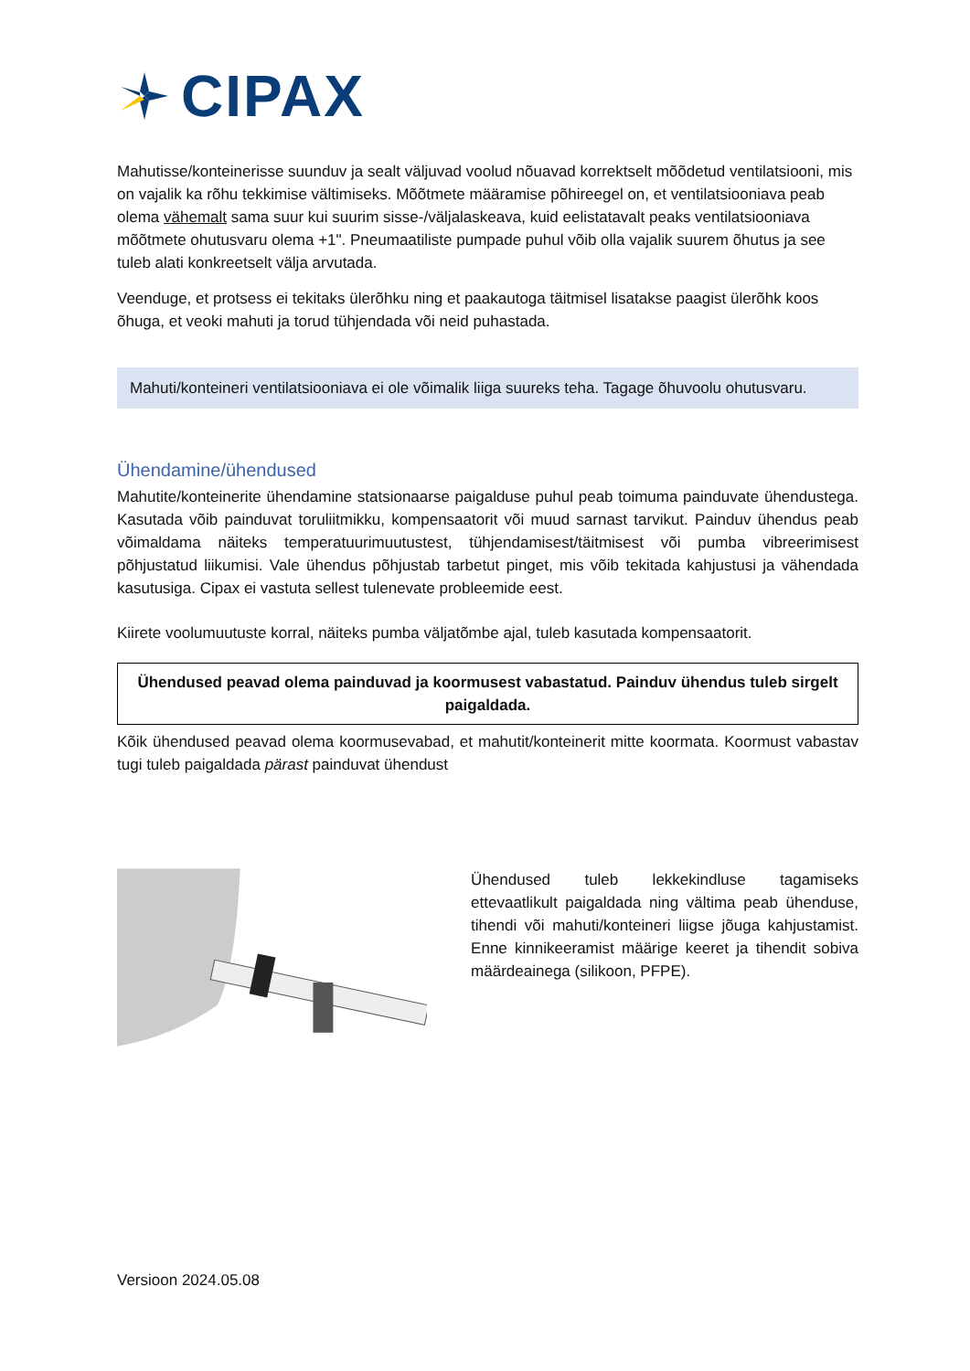CIPAX
Mahutisse/konteinerisse suunduv ja sealt väljuvad voolud nõuavad korrektselt mõõdetud ventilatsiooni, mis on vajalik ka rõhu tekkimise vältimiseks. Mõõtmete määramise põhireegel on, et ventilatsiooniava peab olema vähemalt sama suur kui suurim sisse-/väljalaskeava, kuid eelistatavalt peaks ventilatsiooniava mõõtmete ohutusvaru olema +1". Pneumaatiliste pumpade puhul võib olla vajalik suurem õhutus ja see tuleb alati konkreetselt välja arvutada.
Veenduge, et protsess ei tekitaks ülerõhku ning et paakautoga täitmisel lisatakse paagist ülerõhk koos õhuga, et veoki mahuti ja torud tühjendada või neid puhastada.
Mahuti/konteineri ventilatsiooniava ei ole võimalik liiga suureks teha. Tagage õhuvoolu ohutusvaru.
Ühendamine/ühendused
Mahutite/konteinerite ühendamine statsionaarse paigalduse puhul peab toimuma painduvate ühendustega. Kasutada võib painduvat toruliitmikku, kompensaatorit või muud sarnast tarvikut. Painduv ühendus peab võimaldama näiteks temperatuurimuutustest, tühjendamisest/täitmisest või pumba vibreerimisest põhjustatud liikumisi. Vale ühendus põhjustab tarbetut pinget, mis võib tekitada kahjustusi ja vähendada kasutusiga. Cipax ei vastuta sellest tulenevate probleemide eest.
Kiirete voolumuutuste korral, näiteks pumba väljatõmbe ajal, tuleb kasutada kompensaatorit.
Ühendused peavad olema painduvad ja koormusest vabastatud. Painduv ühendus tuleb sirgelt paigaldada.
Kõik ühendused peavad olema koormusevabad, et mahutit/konteinerit mitte koormata. Koormust vabastav tugi tuleb paigaldada pärast painduvat ühendust
Ühendused tuleb lekkekindluse tagamiseks ettevaatlikult paigaldada ning vältima peab ühenduse, tihendi või mahuti/konteineri liigse jõuga kahjustamist. Enne kinnikeeramist määrige keeret ja tihendit sobiva määrdeainega (silikoon, PFPE).
Versioon 2024.05.08